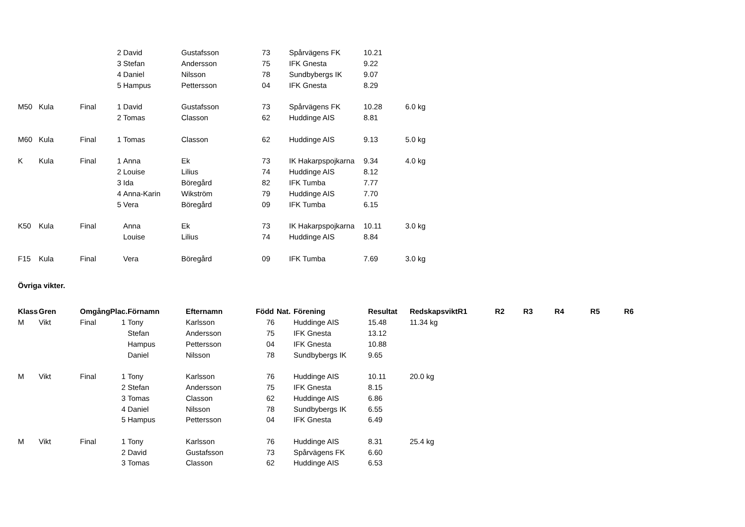| | | | 2 | David | Gustafsson | 73 | | Spårvägens FK | 10.21 | |
| | | | 3 | Stefan | Andersson | 75 | | IFK Gnesta | 9.22 | |
| | | | 4 | Daniel | Nilsson | 78 | | Sundbybergs IK | 9.07 | |
| | | | 5 | Hampus | Pettersson | 04 | | IFK Gnesta | 8.29 | |
| M50 | Kula | Final | 1 | David | Gustafsson | 73 | | Spårvägens FK | 10.28 | 6.0 kg |
| | | | 2 | Tomas | Classon | 62 | | Huddinge AIS | 8.81 | |
| M60 | Kula | Final | 1 | Tomas | Classon | 62 | | Huddinge AIS | 9.13 | 5.0 kg |
| K | Kula | Final | 1 | Anna | Ek | 73 | | IK Hakarpspojkarna | 9.34 | 4.0 kg |
| | | | 2 | Louise | Lilius | 74 | | Huddinge AIS | 8.12 | |
| | | | 3 | Ida | Böregård | 82 | | IFK Tumba | 7.77 | |
| | | | 4 | Anna-Karin | Wikström | 79 | | Huddinge AIS | 7.70 | |
| | | | 5 | Vera | Böregård | 09 | | IFK Tumba | 6.15 | |
| K50 | Kula | Final | | Anna | Ek | 73 | | IK Hakarpspojkarna | 10.11 | 3.0 kg |
| | | | | Louise | Lilius | 74 | | Huddinge AIS | 8.84 | |
| F15 | Kula | Final | | Vera | Böregård | 09 | | IFK Tumba | 7.69 | 3.0 kg |
Övriga vikter.
| Klass | Gren | Omgång | Plac. | Förnamn | Efternamn | Född | Nat. | Förening | Resultat | Redskapsvikt | R1 | R2 | R3 | R4 | R5 | R6 |
| --- | --- | --- | --- | --- | --- | --- | --- | --- | --- | --- | --- | --- | --- | --- | --- | --- |
| M | Vikt | Final | 1 | Tony | Karlsson | 76 | | Huddinge AIS | 15.48 | 11.34 kg | | | | | | |
| | | | | Stefan | Andersson | 75 | | IFK Gnesta | 13.12 | | | | | | | |
| | | | | Hampus | Pettersson | 04 | | IFK Gnesta | 10.88 | | | | | | | |
| | | | | Daniel | Nilsson | 78 | | Sundbybergs IK | 9.65 | | | | | | | |
| M | Vikt | Final | 1 | Tony | Karlsson | 76 | | Huddinge AIS | 10.11 | 20.0 kg | | | | | | |
| | | | 2 | Stefan | Andersson | 75 | | IFK Gnesta | 8.15 | | | | | | | |
| | | | 3 | Tomas | Classon | 62 | | Huddinge AIS | 6.86 | | | | | | | |
| | | | 4 | Daniel | Nilsson | 78 | | Sundbybergs IK | 6.55 | | | | | | | |
| | | | 5 | Hampus | Pettersson | 04 | | IFK Gnesta | 6.49 | | | | | | | |
| M | Vikt | Final | 1 | Tony | Karlsson | 76 | | Huddinge AIS | 8.31 | 25.4 kg | | | | | | |
| | | | 2 | David | Gustafsson | 73 | | Spårvägens FK | 6.60 | | | | | | | |
| | | | 3 | Tomas | Classon | 62 | | Huddinge AIS | 6.53 | | | | | | | |